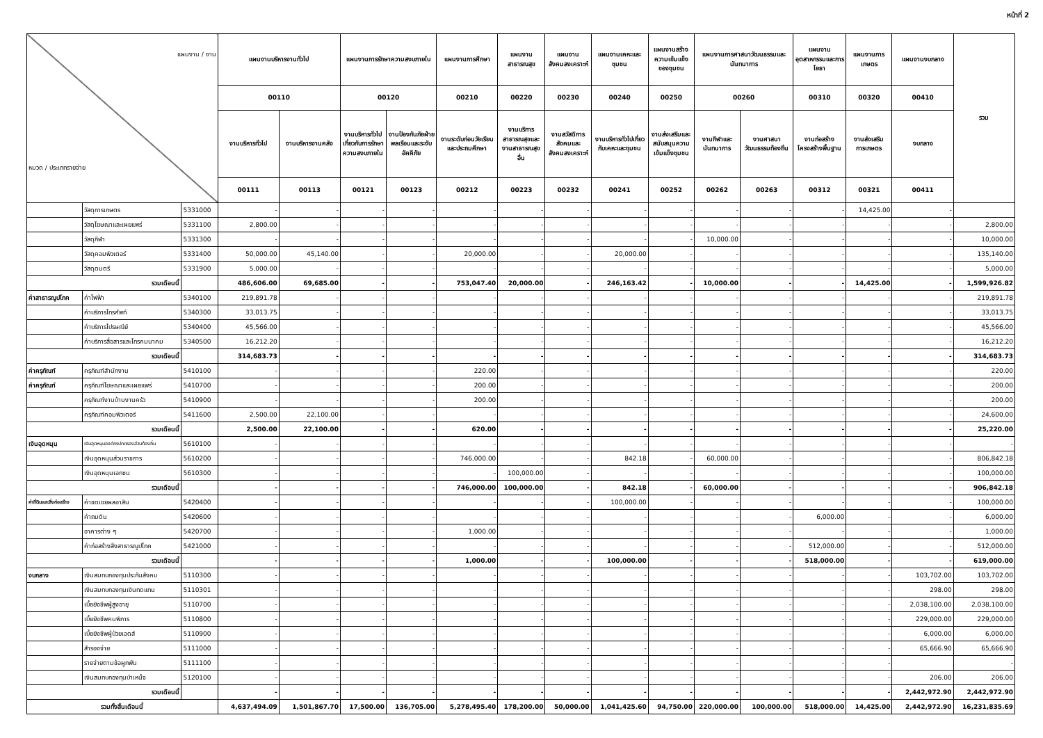หน้าที่ 2
| แผนงาน / งาน หมวด / ประเภทรายจ่าย | | | แผนงานบริหารงานทั่วไป | | แผนงานการรักษาความสงบภายใน | | แผนงานการศึกษา | แผนงานสาธารณสุข | แผนงานสังคมสงเคราะห์ | แผนงานเคหะและชุมชน | แผนงานสร้างความเข้มแข็งของชุมชน | แผนงานการศาสนาวัฒนธรรมและนันทนาการ | | แผนงานอุตสาหกรรมและการโยธา | แผนงานการเกษตร | แผนงานงบกลาง | รวม |
| --- | --- | --- | --- | --- | --- | --- | --- | --- | --- | --- | --- | --- | --- | --- | --- | --- | --- |
| | | | 00110 | | 00120 | | 00210 | 00220 | 00230 | 00240 | 00250 | 00260 | | 00310 | 00320 | 00410 | |
| | | | งานบริหารทั่วไป | งานบริหารงานคลัง | งานบริหารทั่วไปเกี่ยวกับการรักษาความสงบภายใน | งานป้องกันภัยฝ่ายพลเรือนและระงับอัคคีภัย | งานระดับก่อนวัยเรียนและประถมศึกษา | งานบริการสาธารณสุขและงานสาธารณสุขอื่น | งานสวัสดิการสังคมและสังคมสงเคราะห์ | งานบริหารทั่วไปเกี่ยวกับเคหะและชุมชน | งานส่งเสริมและสนับสนุนความเข้มแข็งชุมชน | งานกีฬาและนันทนาการ | งานศาสนาวัฒนธรรมท้องถิ่น | งานก่อสร้างโครงสร้างพื้นฐาน | งานส่งเสริมการเกษตร | งบกลาง | |
| | | | 00111 | 00113 | 00121 | 00123 | 00212 | 00223 | 00232 | 00241 | 00252 | 00262 | 00263 | 00312 | 00321 | 00411 | |
| | วัสดุการเกษตร | 5331000 | - | - | - | - | - | - | - | - | - | - | - | - | 14,425.00 | - | |
| | วัสดุโฆษณาและเผยแพร่ | 5331100 | 2,800.00 | - | - | - | - | - | - | - | - | - | - | - | - | - | 2,800.00 |
| | วัสดุกีฬา | 5331300 | - | - | - | - | - | - | - | - | - | 10,000.00 | - | - | - | - | 10,000.00 |
| | วัสดุคอมพิวเตอร์ | 5331400 | 50,000.00 | 45,140.00 | - | - | 20,000.00 | - | - | 20,000.00 | - | - | - | - | - | - | 135,140.00 |
| | วัสดุดนตรี | 5331900 | 5,000.00 | - | - | - | - | - | - | - | - | - | - | - | - | - | 5,000.00 |
| รวมเดือนนี้ | | | 486,606.00 | 69,685.00 | - | - | 753,047.40 | 20,000.00 | - | 246,163.42 | - | 10,000.00 | - | - | 14,425.00 | - | 1,599,926.82 |
| ค่าสาธารณูปโภค | ค่าไฟฟ้า | 5340100 | 219,891.78 | - | - | - | - | - | - | - | - | - | - | - | - | - | 219,891.78 |
| | ค่าบริการโทรศัพท์ | 5340300 | 33,013.75 | - | - | - | - | - | - | - | - | - | - | - | - | - | 33,013.75 |
| | ค่าบริการไปรษณีย์ | 5340400 | 45,566.00 | - | - | - | - | - | - | - | - | - | - | - | - | - | 45,566.00 |
| | ค่าบริการสื่อสารและโทรคมนาคม | 5340500 | 16,212.20 | - | - | - | - | - | - | - | - | - | - | - | - | - | 16,212.20 |
| รวมเดือนนี้ | | | 314,683.73 | - | - | - | - | - | - | - | - | - | - | - | - | - | 314,683.73 |
| ค่าครุภัณฑ์ | ครุภัณฑ์สำนักงาน | 5410100 | - | - | - | - | 220.00 | - | - | - | - | - | - | - | - | - | 220.00 |
| ค่าครุภัณฑ์ | ครุภัณฑ์โฆษณาและเผยแพร่ | 5410700 | - | - | - | - | 200.00 | - | - | - | - | - | - | - | - | - | 200.00 |
| | ครุภัณฑ์งานบ้านงานครัว | 5410900 | - | - | - | - | 200.00 | - | - | - | - | - | - | - | - | - | 200.00 |
| | ครุภัณฑ์คอมพิวเตอร์ | 5411600 | 2,500.00 | 22,100.00 | - | - | - | - | - | - | - | - | - | - | - | - | 24,600.00 |
| รวมเดือนนี้ | | | 2,500.00 | 22,100.00 | - | - | 620.00 | - | - | - | - | - | - | - | - | - | 25,220.00 |
| เงินอุดหนุน | เงินอุดหนุนองค์กรปกครองส่วนท้องถิ่น | 5610100 | - | - | - | - | - | - | - | - | - | - | - | - | - | - | - |
| | เงินอุดหนุนส่วนราชการ | 5610200 | - | - | - | - | 746,000.00 | - | - | 842.18 | - | 60,000.00 | - | - | - | - | 806,842.18 |
| | เงินอุดหนุนเอกชน | 5610300 | - | - | - | - | - | 100,000.00 | - | - | - | - | - | - | - | - | 100,000.00 |
| รวมเดือนนี้ | | | - | - | - | - | 746,000.00 | 100,000.00 | - | 842.18 | - | 60,000.00 | - | - | - | - | 906,842.18 |
| ค่าที่ดินและสิ่งก่อสร้าง | ค่าชดเชยผลอาสิน | 5420400 | - | - | - | - | - | - | - | 100,000.00 | - | - | - | - | - | - | 100,000.00 |
| | ค่าถมดิน | 5420600 | - | - | - | - | - | - | - | - | - | - | - | 6,000.00 | - | - | 6,000.00 |
| | อาคารต่าง ๆ | 5420700 | - | - | - | - | 1,000.00 | - | - | - | - | - | - | - | - | - | 1,000.00 |
| | ค่าก่อสร้างสิ่งสาธารณูปโภค | 5421000 | - | - | - | - | - | - | - | - | - | - | - | 512,000.00 | - | - | 512,000.00 |
| รวมเดือนนี้ | | | - | - | - | - | 1,000.00 | - | - | 100,000.00 | - | - | - | 518,000.00 | - | - | 619,000.00 |
| งบกลาง | เงินสมทบกองทุนประกันสังคม | 5110300 | - | - | - | - | - | - | - | - | - | - | - | - | - | 103,702.00 | 103,702.00 |
| | เงินสมทบกองทุนเงินทดแทน | 5110301 | - | - | - | - | - | - | - | - | - | - | - | - | - | 298.00 | 298.00 |
| | เบี้ยยังชีพผู้สูงอายุ | 5110700 | - | - | - | - | - | - | - | - | - | - | - | - | - | 2,038,100.00 | 2,038,100.00 |
| | เบี้ยยังชีพคนพิการ | 5110800 | - | - | - | - | - | - | - | - | - | - | - | - | - | 229,000.00 | 229,000.00 |
| | เบี้ยยังชีพผู้ป่วยเอดส์ | 5110900 | - | - | - | - | - | - | - | - | - | - | - | - | - | 6,000.00 | 6,000.00 |
| | สำรองจ่าย | 5111000 | - | - | - | - | - | - | - | - | - | - | - | - | - | 65,666.90 | 65,666.90 |
| | รายจ่ายตามข้อผูกพัน | 5111100 | - | - | - | - | - | - | - | - | - | - | - | - | - | | - |
| | เงินสมทบกองทุนบำเหน็จ | 5120100 | - | - | - | - | - | - | - | - | - | - | - | - | - | 206.00 | 206.00 |
| รวมเดือนนี้ | | | - | - | - | - | - | - | - | - | - | - | - | - | - | 2,442,972.90 | 2,442,972.90 |
| รวมทั้งสิ้นเดือนนี้ | | | 4,637,494.09 | 1,501,867.70 | 17,500.00 | 136,705.00 | 5,278,495.40 | 178,200.00 | 50,000.00 | 1,041,425.60 | 94,750.00 | 220,000.00 | 100,000.00 | 518,000.00 | 14,425.00 | 2,442,972.90 | 16,231,835.69 |